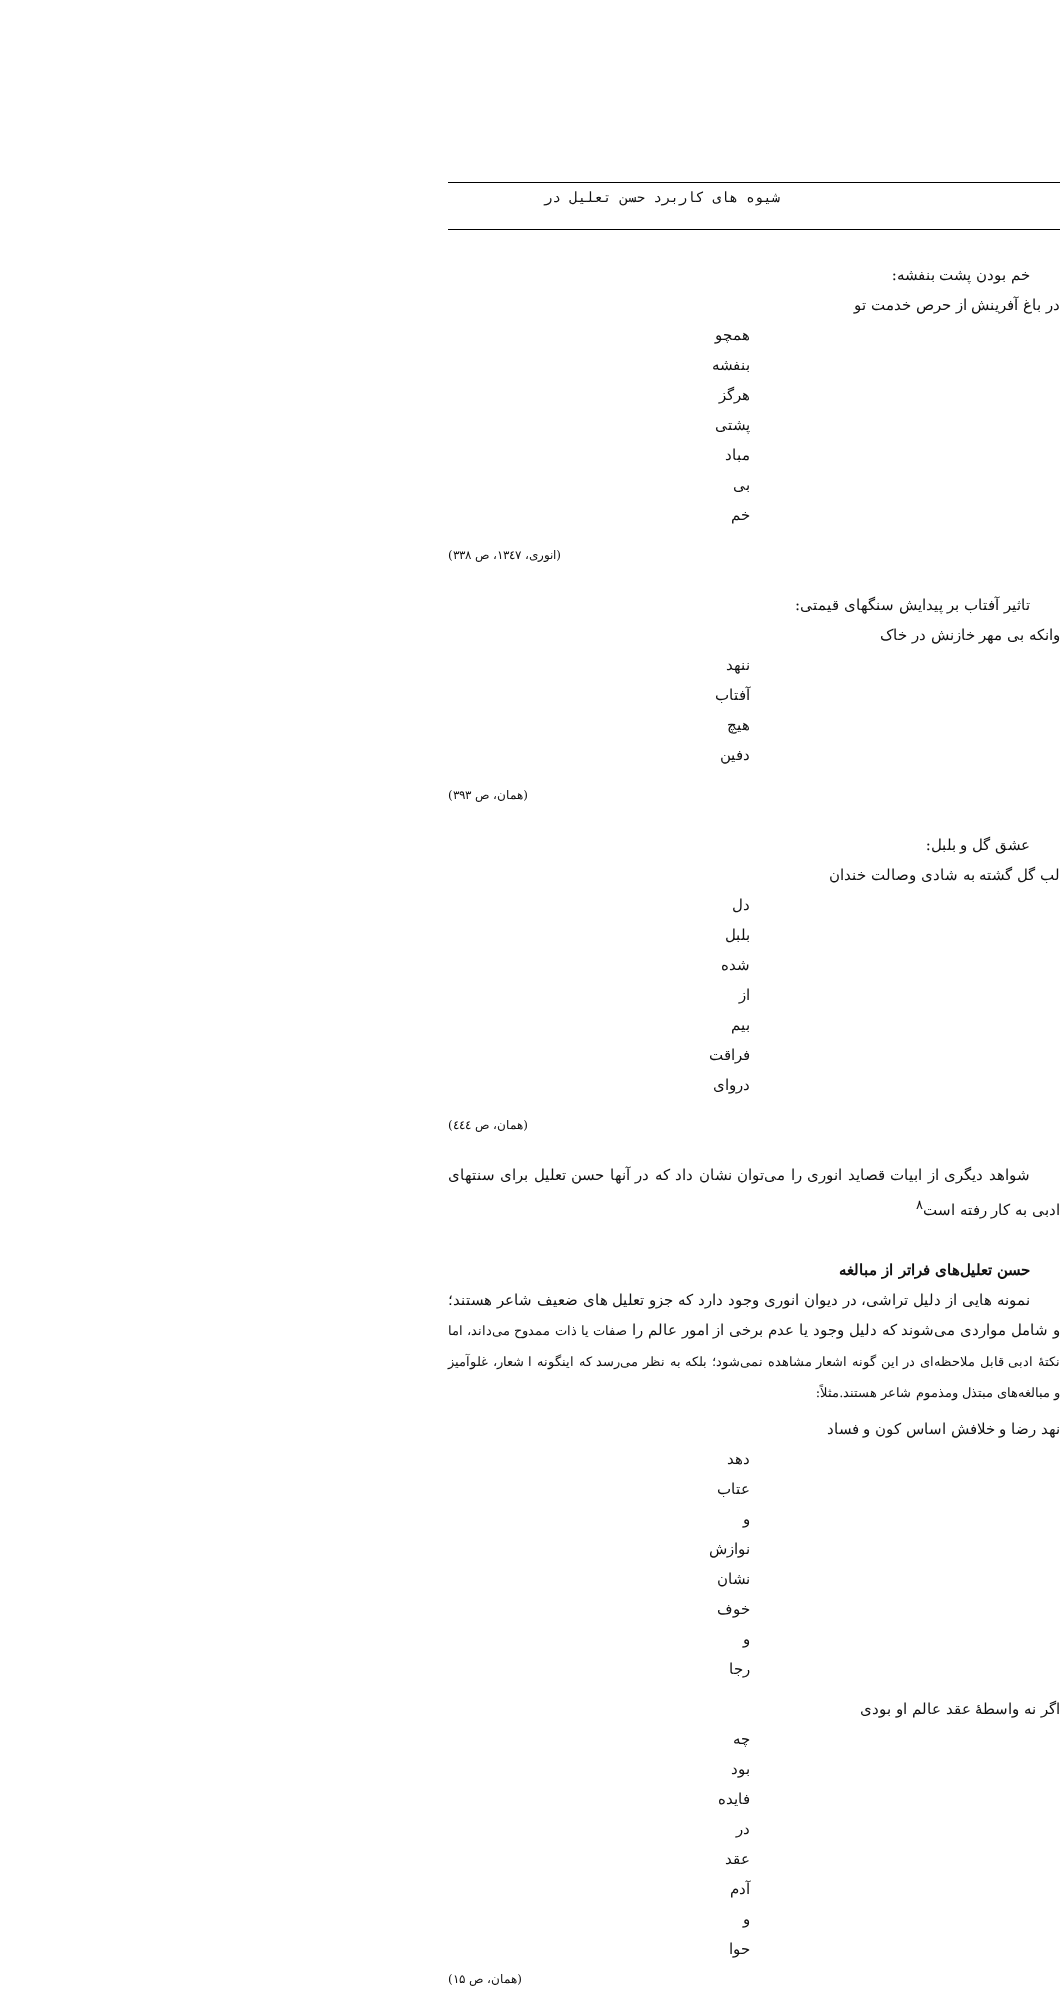شیوه های کاربرد حسن تعلیل در
خم بودن پشت بنفشه:
در باغ آفرینش از حرص خدمت تو
همچو بنفشه هرگز پشتی مباد بی خم
(انوری، ۱۳٤۷، ص ۳۳۸)
تاثیر آفتاب بر پیدایش سنگهای قیمتی:
وانکه بی مهر خازنش در خاک
ننهد آفتاب هیچ دفین
(همان، ص ۳۹۳)
عشق گل و بلبل:
لب گل گشته به شادی وصالت خندان
دل بلبل شده از بیم فراقت دروای
(همان، ص ٤٤٤)
شواهد دیگری از ابیات قصاید انوری را می‌توان نشان داد که در آنها حسن تعلیل برای سنتهای ادبی به کار رفته است<sup>۸</sup>
حسن تعلیل‌های فراتر از مبالغه
نمونه هایی از دلیل تراشی، در دیوان انوری وجود دارد که جزو تعلیل های ضعیف شاعر هستند؛ و شامل مواردی می‌شوند که دلیل وجود یا عدم برخی از امور عالم را صفات یا ذات ممدوح می‌داند، اما نکتهٔ ادبی قابل ملاحظه‌ای در این گونه اشعار مشاهده نمی‌شود؛ بلکه به نظر می‌رسد که اینگونه ا شعار، غلوآمیز و مبالغه‌های مبتذل ومذموم شاعر هستند.مثلاً:
نهد رضا و خلافش اساس کون و فساد
دهد عتاب و نوازش نشان خوف و رجا
اگر نه واسطهٔ عقد عالم او بودی
چه بود فایده در عقد آدم و حوا
(همان، ص ۱۵)